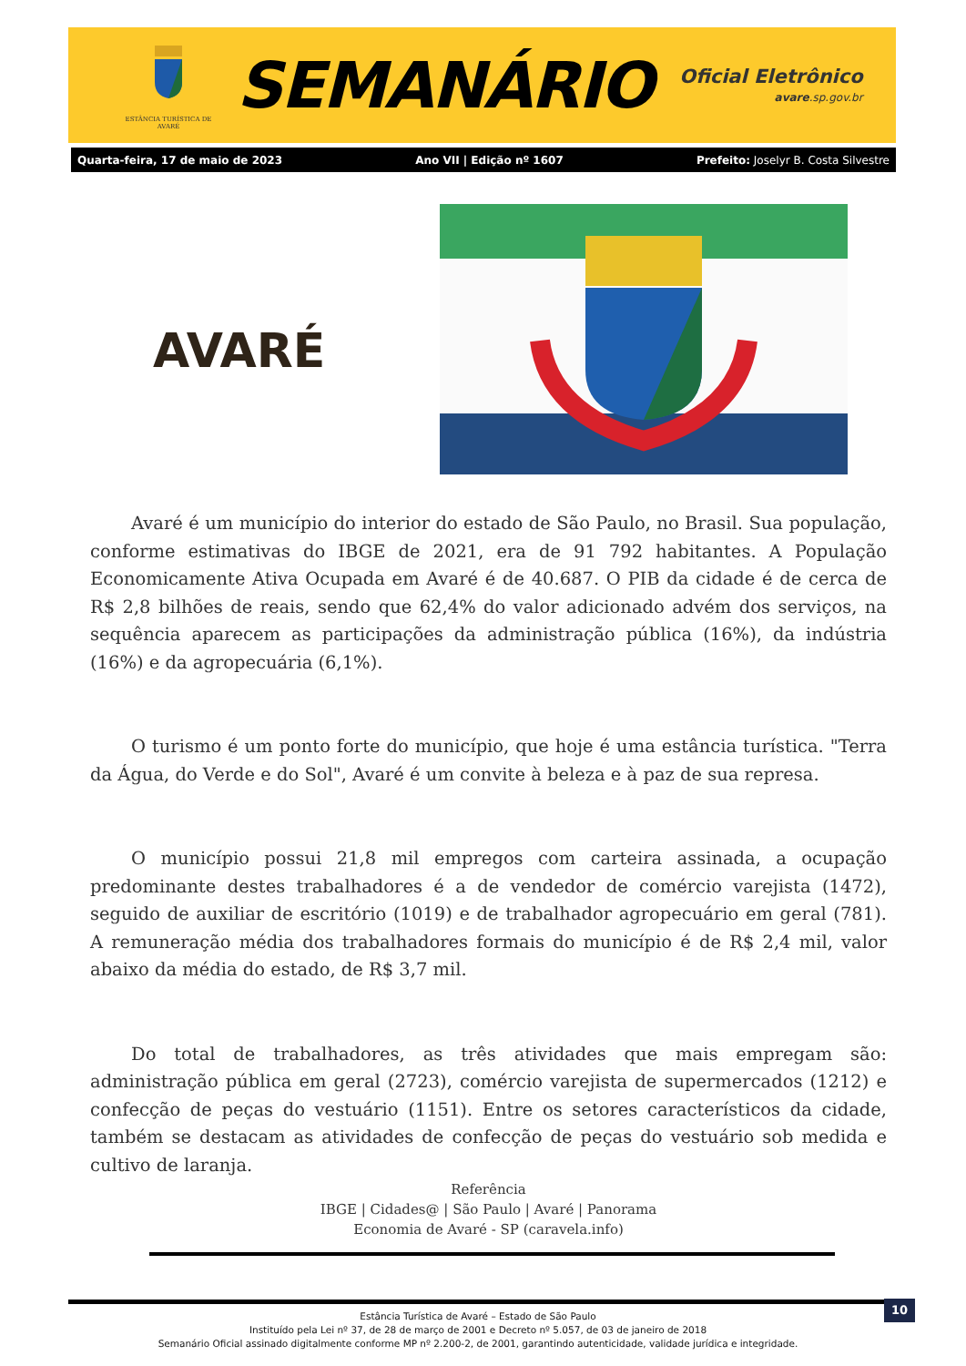ESTÂNCIA TURÍSTICA DE AVARÉ
SEMANÁRIO
Oficial Eletrônico
avare.sp.gov.br
Quarta-feira, 17 de maio de 2023 Ano VII | Edição nº 1607 Prefeito: Joselyr B. Costa Silvestre
AVARÉ
Avaré é um município do interior do estado de São Paulo, no Brasil. Sua população, conforme estimativas do IBGE de 2021, era de 91 792 habitantes. A População Economicamente Ativa Ocupada em Avaré é de 40.687. O PIB da cidade é de cerca de R$ 2,8 bilhões de reais, sendo que 62,4% do valor adicionado advém dos serviços, na sequência aparecem as participações da administração pública (16%), da indústria (16%) e da agropecuária (6,1%).
O turismo é um ponto forte do município, que hoje é uma estância turística. "Terra da Água, do Verde e do Sol", Avaré é um convite à beleza e à paz de sua represa.
O município possui 21,8 mil empregos com carteira assinada, a ocupação predominante destes trabalhadores é a de vendedor de comércio varejista (1472), seguido de auxiliar de escritório (1019) e de trabalhador agropecuário em geral (781). A remuneração média dos trabalhadores formais do município é de R$ 2,4 mil, valor abaixo da média do estado, de R$ 3,7 mil.
Do total de trabalhadores, as três atividades que mais empregam são: administração pública em geral (2723), comércio varejista de supermercados (1212) e confecção de peças do vestuário (1151). Entre os setores característicos da cidade, também se destacam as atividades de confecção de peças do vestuário sob medida e cultivo de laranja.
Referência
IBGE | Cidades@ | São Paulo | Avaré | Panorama
Economia de Avaré - SP (caravela.info)
Estância Turística de Avaré – Estado de São Paulo
Instituído pela Lei nº 37, de 28 de março de 2001 e Decreto nº 5.057, de 03 de janeiro de 2018
Semanário Oficial assinado digitalmente conforme MP nº 2.200-2, de 2001, garantindo autenticidade, validade jurídica e integridade.
10